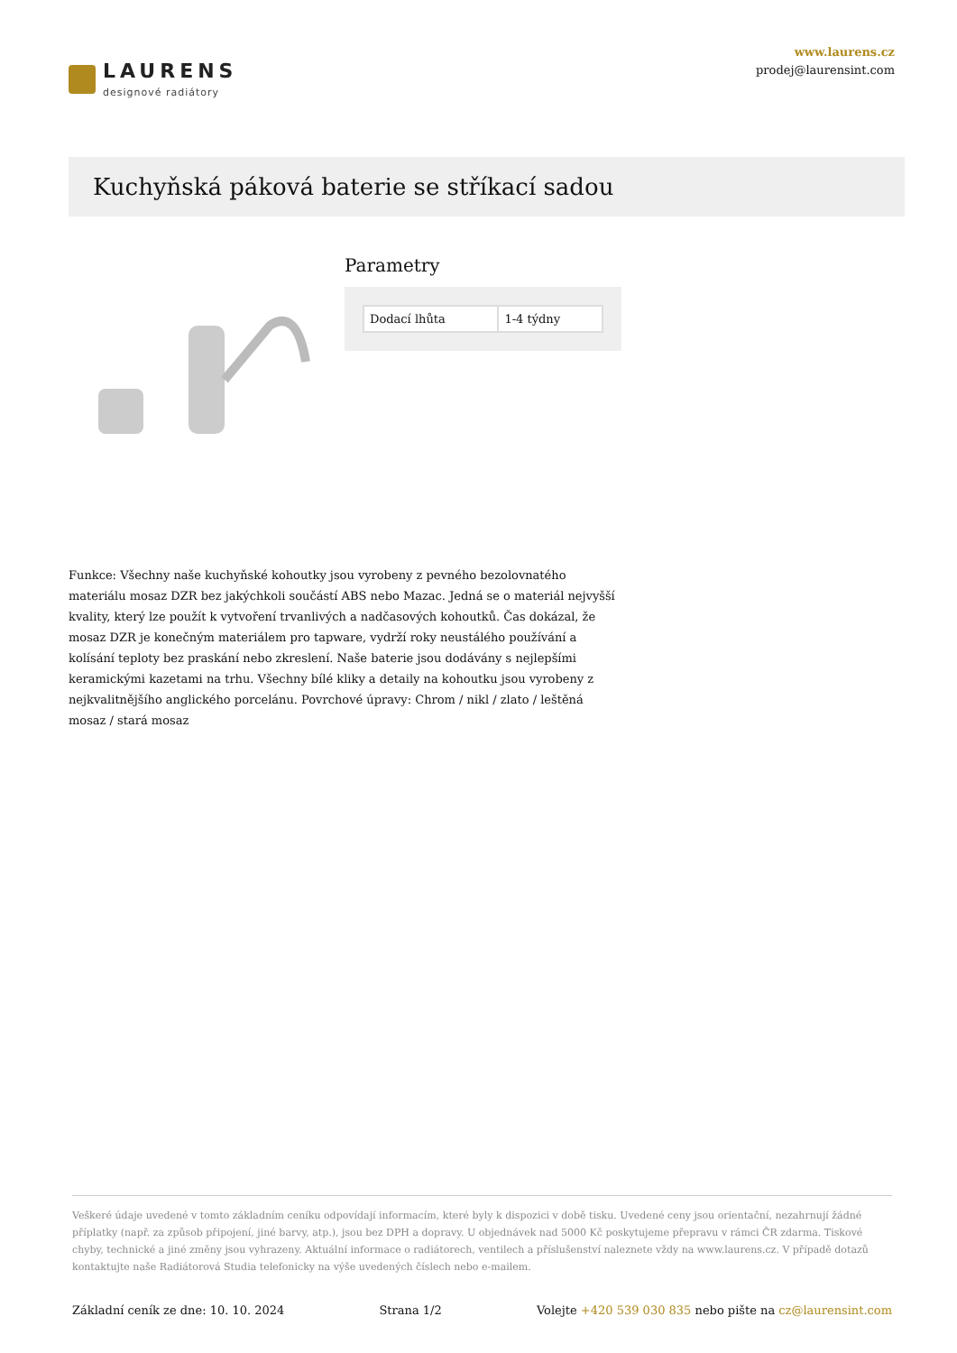LAURENS
designové radiátory
www.laurens.cz
prodej@laurensint.com
Kuchyňská páková baterie se stříkací sadou
Parametry
| Dodací lhůta | 1-4 týdny |
Funkce: Všechny naše kuchyňské kohoutky jsou vyrobeny z pevného bezolovnatého materiálu mosaz DZR bez jakýchkoli součástí ABS nebo Mazac. Jedná se o materiál nejvyšší kvality, který lze použít k vytvoření trvanlivých a nadčasových kohoutků. Čas dokázal, že mosaz DZR je konečným materiálem pro tapware, vydrží roky neustálého používání a kolísání teploty bez praskání nebo zkreslení. Naše baterie jsou dodávány s nejlepšími keramickými kazetami na trhu. Všechny bílé kliky a detaily na kohoutku jsou vyrobeny z nejkvalitnějšího anglického porcelánu. Povrchové úpravy: Chrom / nikl / zlato / leštěná mosaz / stará mosaz
Veškeré údaje uvedené v tomto základním ceníku odpovídají informacím, které byly k dispozici v době tisku. Uvedené ceny jsou orientační, nezahrnují žádné příplatky (např. za způsob připojení, jiné barvy, atp.), jsou bez DPH a dopravy. U objednávek nad 5000 Kč poskytujeme přepravu v rámci ČR zdarma. Tiskové chyby, technické a jiné změny jsou vyhrazeny. Aktuální informace o radiátorech, ventilech a příslušenství naleznete vždy na www.laurens.cz. V případě dotazů kontaktujte naše Radiátorová Studia telefonicky na výše uvedených číslech nebo e-mailem.
Základní ceník ze dne: 10. 10. 2024 Strana 1/2 Volejte +420 539 030 835 nebo pište na cz@laurensint.com